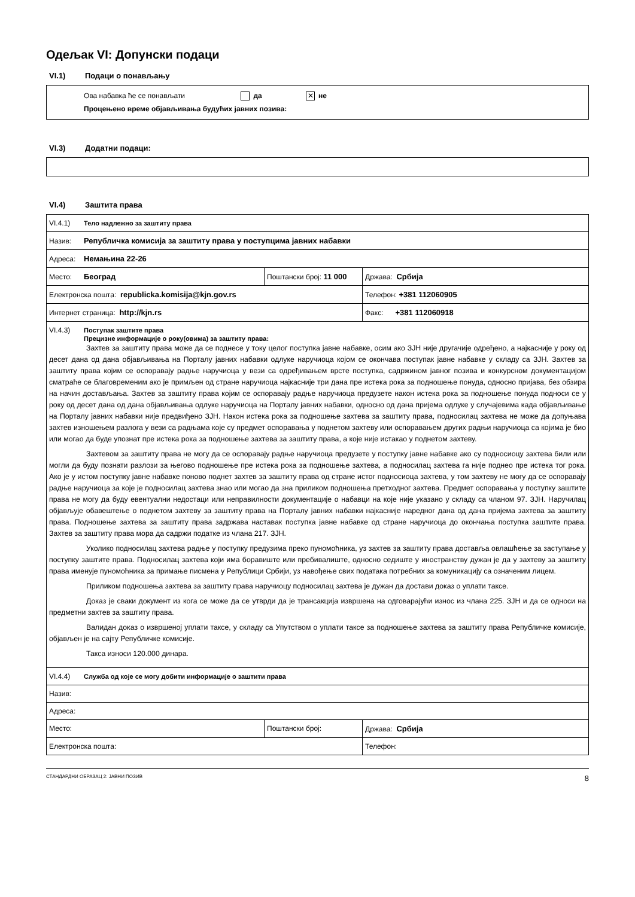Одељак VI: Допунски подаци
VI.1) Подаци о понављању
Ова набавка ће се понављати да ✕ не
Процењено време објављивања будућих јавних позива:
VI.3) Додатни подаци:
VI.4) Заштита права
| VI.4.1) Тело надлежно за заштиту права | | |
| Назив: Републичка комисија за заштиту права у поступцима јавних набавки | | |
| Адреса: Немањина 22-26 | | |
| Место: Београд | Поштански број: 11 000 | Држава: Србија |
| Електронска пошта: republicka.komisija@kjn.gov.rs | | Телефон: +381 112060905 |
| Интернет страница: http://kjn.rs | | Факс: +381 112060918 |
| VI.4.3) Поступак заштите права Прецизне информације о року(овима) за заштиту права: Захтев за заштиту права може да се поднесе у току целог поступка јавне набавке, осим ако ЗЈН није другачије одређено, а најкасније у року од десет дана од дана објављивања на Порталу јавних набавки одлуке наручиоца којом се окончава поступак јавне набавке у складу са ЗЈН. Захтев за заштиту права којим се оспоравају радње наручиоца у вези са одређивањем врсте поступка, садржином јавног позива и конкурсном документацијом сматраће се благовременим ако је примљен од стране наручиоца најкасније три дана пре истека рока за подношење понуда, односно пријава, без обзира на начин достављања. Захтев за заштиту права којим се оспоравају радње наручиоца предузете након истека рока за подношење понуда подноси се у року од десет дана од дана објављивања одлуке наручиоца на Порталу јавних набавки, односно од дана пријема одлуке у случајевима када објављивање на Порталу јавних набавки није предвиђено ЗЈН. Након истека рока за подношење захтева за заштиту права, подносилац захтева не може да допуњава захтев изношењем разлога у вези са радњама које су предмет оспоравања у поднетом захтеву или оспоравањем других радњи наручиоца са којима је био или могао да буде упознат пре истека рока за подношење захтева за заштиту права, а које није истакао у поднетом захтеву. Захтевом за заштиту права не могу да се оспоравају радње наручиоца предузете у поступку јавне набавке ако су подносиоцу захтева били или могли да буду познати разлози за његово подношење пре истека рока за подношење захтева, а подносилац захтева га није поднео пре истека тог рока. Ако је у истом поступку јавне набавке поново поднет захтев за заштиту права од стране истог подносиоца захтева, у том захтеву не могу да се оспоравају радње наручиоца за које је подносилац захтева знао или могао да зна приликом подношења претходног захтева. Предмет оспоравања у поступку заштите права не могу да буду евентуални недостаци или неправилности документације о набавци на које није указано у складу са чланом 97. ЗЈН. Наручилац објављује обавештење о поднетом захтеву за заштиту права на Порталу јавних набавки најкасније наредног дана од дана пријема захтева за заштиту права. Подношење захтева за заштиту права задржава наставак поступка јавне набавке од стране наручиоца до окончања поступка заштите права. Захтев за заштиту права мора да садржи податке из члана 217. ЗЈН. Уколико подносилац захтева радње у поступку предузима преко пуномоћника, уз захтев за заштиту права доставља овлашћење за заступање у поступку заштите права. Подносилац захтева који има боравиште или пребивалиште, односно седиште у иностранству дужан је да у захтеву за заштиту права именује пуномоћника за примање писмена у Републици Србији, уз навођење свих података потребних за комуникацију са означеним лицем. Приликом подношења захтева за заштиту права наручиоцу подносилац захтева је дужан да достави доказ о уплати таксе. Доказ је сваки документ из кога се може да се утврди да је трансакција извршена на одговарајући износ из члана 225. ЗЈН и да се односи на предметни захтев за заштиту права. Валидан доказ о извршеној уплати таксе, у складу са Упутством о уплати таксе за подношење захтева за заштиту права Републичке комисије, објављен је на сајту Републичке комисије. Такса износи 120.000 динара. | | |
| VI.4.4) Служба од које се могу добити информације о заштити права | | |
| Назив: | | |
| Адреса: | | |
| Место: | Поштански број: | Држава: Србија |
| Електронска пошта: | | Телефон: |
СТАНДАРДНИ ОБРАЗАЦ 2: ЈАВНИ ПОЗИВ 8